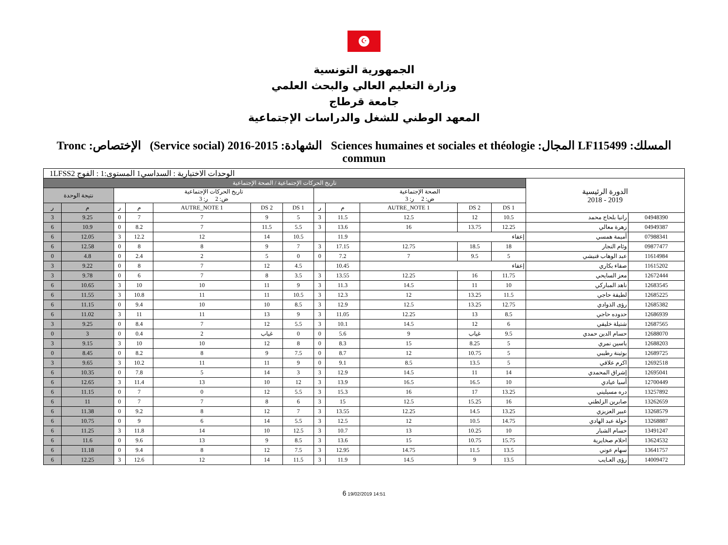☪
الجمهورية التونسية
وزارة التعليم العالي والبحث العلمي
جامعة قرطاج
المعهد الوطني للشغل والدراسات الإجتماعية
المسلك: LF115499 المجال: Sciences humaines et sociales et théologie الشهادة: 2015-2016 (Service social) الإختصاص: Tronc commun
| الوحدات الاختيارية : السداسي1 المستوى:1 : الفوج 1LFSS2 | | | | | | | | | | | | | |
| تاريخ الحركات الإجتماعية / الصحة الإجتماعية | | | | | | | | | | | | الدورة الرئيسية 2018 - 2019 | |
| نتيجة الوحدة | | تاريخ الحركات الإجتماعية ض: 2 ر: 3 | | | | | الصحة الإجتماعية ض: 2 ر: 3 | | | | | | |
| ر | م | ر | م | AUTRE_NOTE 1 | DS 2 | DS 1 | ر | م | AUTRE_NOTE 1 | DS 2 | DS 1 | | |
| 3 | 9.25 | 0 | 7 | 7 | 9 | 5 | 3 | 11.5 | 12.5 | 12 | 10.5 | رانيا بلحاج محمد | 04948390 |
| 6 | 10.9 | 0 | 8.2 | 7 | 11.5 | 5.5 | 3 | 13.6 | 16 | 13.75 | 12.25 | زهرة معالي | 04949387 |
| 6 | 12.05 | 3 | 12.2 | 12 | 14 | 10.5 | | 11.9 | إعفاء | | | أميمة همسي | 07988341 |
| 6 | 12.58 | 0 | 8 | 8 | 9 | 7 | 3 | 17.15 | 12.75 | 18.5 | 18 | وئام النجار | 09877477 |
| 0 | 4.8 | 0 | 2.4 | 2 | 5 | 0 | 0 | 7.2 | 7 | 9.5 | 5 | عبد الوهاب قنيشي | 11614984 |
| 3 | 9.22 | 0 | 8 | 7 | 12 | 4.5 | | 10.45 | إعفاء | | | صفاء بكاري | 11615202 |
| 3 | 9.78 | 0 | 6 | 7 | 8 | 3.5 | 3 | 13.55 | 12.25 | 16 | 11.75 | معز السايحي | 12672444 |
| 6 | 10.65 | 3 | 10 | 10 | 11 | 9 | 3 | 11.3 | 14.5 | 11 | 10 | ناهد المباركي | 12683545 |
| 6 | 11.55 | 3 | 10.8 | 11 | 11 | 10.5 | 3 | 12.3 | 12 | 13.25 | 11.5 | لطيفة حاجي | 12685225 |
| 6 | 11.15 | 0 | 9.4 | 10 | 10 | 8.5 | 3 | 12.9 | 12.5 | 13.25 | 12.75 | رؤى الذوادي | 12685382 |
| 6 | 11.02 | 3 | 11 | 11 | 13 | 9 | 3 | 11.05 | 12.25 | 13 | 8.5 | حدوده حاجي | 12686939 |
| 3 | 9.25 | 0 | 8.4 | 7 | 12 | 5.5 | 3 | 10.1 | 14.5 | 12 | 6 | شتيلة خليفي | 12687565 |
| 0 | 3 | 0 | 0.4 | 2 | غياب | 0 | 0 | 5.6 | 9 | غياب | 9.5 | حسام الدين حمدي | 12688070 |
| 3 | 9.15 | 3 | 10 | 10 | 12 | 8 | 0 | 8.3 | 15 | 8.25 | 5 | ياسين نمري | 12688203 |
| 0 | 8.45 | 0 | 8.2 | 8 | 9 | 7.5 | 0 | 8.7 | 12 | 10.75 | 5 | بوثينة رطيبي | 12689725 |
| 3 | 9.65 | 3 | 10.2 | 11 | 11 | 9 | 0 | 9.1 | 8.5 | 13.5 | 5 | اكرم علاقي | 12692518 |
| 6 | 10.35 | 0 | 7.8 | 5 | 14 | 3 | 3 | 12.9 | 14.5 | 11 | 14 | إشراق المحمدي | 12695041 |
| 6 | 12.65 | 3 | 11.4 | 13 | 10 | 12 | 3 | 13.9 | 16.5 | 16.5 | 10 | أسيا عيادي | 12700449 |
| 6 | 11.15 | 0 | 7 | 0 | 12 | 5.5 | 3 | 15.3 | 16 | 17 | 13.25 | دره مسيليني | 13257892 |
| 6 | 11 | 0 | 7 | 7 | 8 | 6 | 3 | 15 | 12.5 | 15.25 | 16 | صابرين الزلطني | 13262659 |
| 6 | 11.38 | 0 | 9.2 | 8 | 12 | 7 | 3 | 13.55 | 12.25 | 14.5 | 13.25 | عبير العزيزي | 13268579 |
| 6 | 10.75 | 0 | 9 | 6 | 14 | 5.5 | 3 | 12.5 | 12 | 10.5 | 14.75 | خولة عبد الهادي | 13268887 |
| 6 | 11.25 | 3 | 11.8 | 14 | 10 | 12.5 | 3 | 10.7 | 13 | 10.25 | 10 | حسام الشبار | 13491247 |
| 6 | 11.6 | 0 | 9.6 | 13 | 9 | 8.5 | 3 | 13.6 | 15 | 10.75 | 15.75 | احلام صخايرية | 13624532 |
| 6 | 11.18 | 0 | 9.4 | 8 | 12 | 7.5 | 3 | 12.95 | 14.75 | 11.5 | 13.5 | سهام عوني | 13641757 |
| 6 | 12.25 | 3 | 12.6 | 12 | 14 | 11.5 | 3 | 11.9 | 14.5 | 9 | 13.5 | رؤى العـايب | 14009472 |
6 19/02/2019 14:51